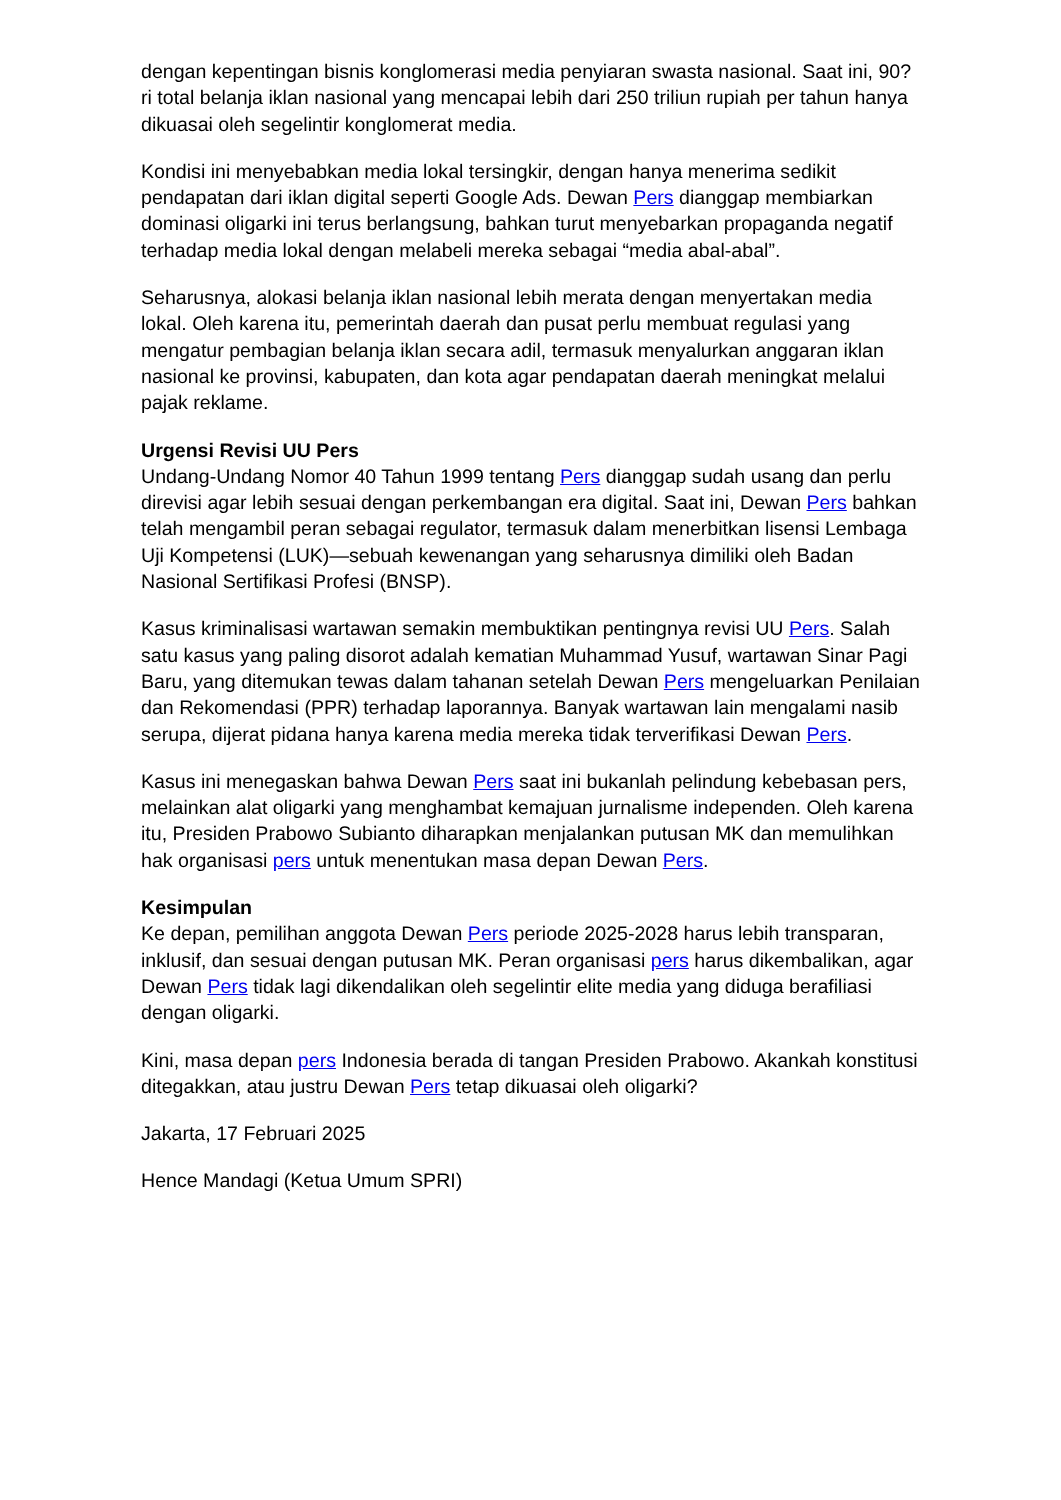dengan kepentingan bisnis konglomerasi media penyiaran swasta nasional. Saat ini, 90?ri total belanja iklan nasional yang mencapai lebih dari 250 triliun rupiah per tahun hanya dikuasai oleh segelintir konglomerat media.
Kondisi ini menyebabkan media lokal tersingkir, dengan hanya menerima sedikit pendapatan dari iklan digital seperti Google Ads. Dewan Pers dianggap membiarkan dominasi oligarki ini terus berlangsung, bahkan turut menyebarkan propaganda negatif terhadap media lokal dengan melabeli mereka sebagai “media abal-abal”.
Seharusnya, alokasi belanja iklan nasional lebih merata dengan menyertakan media lokal. Oleh karena itu, pemerintah daerah dan pusat perlu membuat regulasi yang mengatur pembagian belanja iklan secara adil, termasuk menyalurkan anggaran iklan nasional ke provinsi, kabupaten, dan kota agar pendapatan daerah meningkat melalui pajak reklame.
Urgensi Revisi UU Pers
Undang-Undang Nomor 40 Tahun 1999 tentang Pers dianggap sudah usang dan perlu direvisi agar lebih sesuai dengan perkembangan era digital. Saat ini, Dewan Pers bahkan telah mengambil peran sebagai regulator, termasuk dalam menerbitkan lisensi Lembaga Uji Kompetensi (LUK)—sebuah kewenangan yang seharusnya dimiliki oleh Badan Nasional Sertifikasi Profesi (BNSP).
Kasus kriminalisasi wartawan semakin membuktikan pentingnya revisi UU Pers. Salah satu kasus yang paling disorot adalah kematian Muhammad Yusuf, wartawan Sinar Pagi Baru, yang ditemukan tewas dalam tahanan setelah Dewan Pers mengeluarkan Penilaian dan Rekomendasi (PPR) terhadap laporannya. Banyak wartawan lain mengalami nasib serupa, dijerat pidana hanya karena media mereka tidak terverifikasi Dewan Pers.
Kasus ini menegaskan bahwa Dewan Pers saat ini bukanlah pelindung kebebasan pers, melainkan alat oligarki yang menghambat kemajuan jurnalisme independen. Oleh karena itu, Presiden Prabowo Subianto diharapkan menjalankan putusan MK dan memulihkan hak organisasi pers untuk menentukan masa depan Dewan Pers.
Kesimpulan
Ke depan, pemilihan anggota Dewan Pers periode 2025-2028 harus lebih transparan, inklusif, dan sesuai dengan putusan MK. Peran organisasi pers harus dikembalikan, agar Dewan Pers tidak lagi dikendalikan oleh segelintir elite media yang diduga berafiliasi dengan oligarki.
Kini, masa depan pers Indonesia berada di tangan Presiden Prabowo. Akankah konstitusi ditegakkan, atau justru Dewan Pers tetap dikuasai oleh oligarki?
Jakarta, 17 Februari 2025
Hence Mandagi (Ketua Umum SPRI)